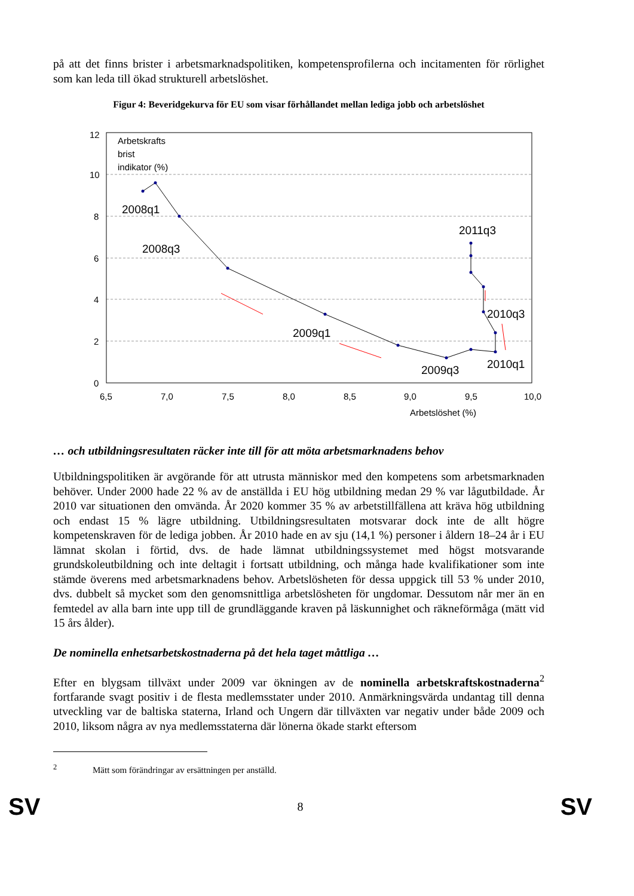på att det finns brister i arbetsmarknadspolitiken, kompetensprofilerna och incitamenten för rörlighet som kan leda till ökad strukturell arbetslöshet.
Figur 4: Beveridgekurva för EU som visar förhållandet mellan lediga jobb och arbetslöshet
12
10
8
6
4
2
0
6,5
7,0
7,5
8,0
8,5
9,0
9,5
10,0
Arbetslöshet (%)
Arbetskrafts
brist
indikator (%)
2008q1
2008q3
2009q1
2009q3
2010q1
2010q3
2011q3
… och utbildningsresultaten räcker inte till för att möta arbetsmarknadens behov
Utbildningspolitiken är avgörande för att utrusta människor med den kompetens som arbetsmarknaden behöver. Under 2000 hade 22 % av de anställda i EU hög utbildning medan 29 % var lågutbildade. År 2010 var situationen den omvända. År 2020 kommer 35 % av arbetstillfällena att kräva hög utbildning och endast 15 % lägre utbildning. Utbildningsresultaten motsvarar dock inte de allt högre kompetenskraven för de lediga jobben. År 2010 hade en av sju (14,1 %) personer i åldern 18–24 år i EU lämnat skolan i förtid, dvs. de hade lämnat utbildningssystemet med högst motsvarande grundskoleutbildning och inte deltagit i fortsatt utbildning, och många hade kvalifikationer som inte stämde överens med arbetsmarknadens behov. Arbetslösheten för dessa uppgick till 53 % under 2010, dvs. dubbelt så mycket som den genomsnittliga arbetslösheten för ungdomar. Dessutom når mer än en femtedel av alla barn inte upp till de grundläggande kraven på läskunnighet och räkneförmåga (mätt vid 15 års ålder).
De nominella enhetsarbetskostnaderna på det hela taget måttliga …
Efter en blygsam tillväxt under 2009 var ökningen av de nominella arbetskraftskostnaderna<sup>2</sup> fortfarande svagt positiv i de flesta medlemsstater under 2010. Anmärkningsvärda undantag till denna utveckling var de baltiska staterna, Irland och Ungern där tillväxten var negativ under både 2009 och 2010, liksom några av nya medlemsstaterna där lönerna ökade starkt eftersom
<sup>2</sup> Mätt som förändringar av ersättningen per anställd.
SV 8 SV